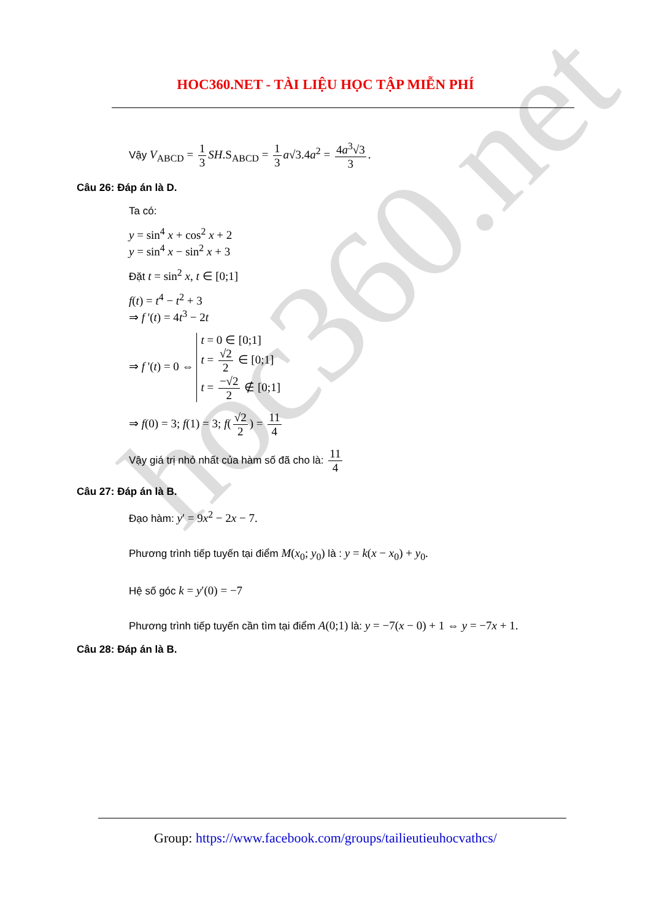hoc360.net
HOC360.NET - TÀI LIỆU HỌC TẬP MIỄN PHÍ
Vậy V<sub>ABCD</sub> = 1 3 SH.S<sub>ABCD</sub> = 1 3 a√3.4a<sup>2</sup> = 4a<sup>3</sup>√3 3.
Câu 26: Đáp án là D.
Ta có:
y = sin<sup>4</sup> x + cos<sup>2</sup> x + 2
y = sin<sup>4</sup> x − sin<sup>2</sup> x + 3
Đặt t = sin<sup>2</sup> x, t ∈ [0;1]
f(t) = t<sup>4</sup> − t<sup>2</sup> + 3
⇒ f '(t) = 4t<sup>3</sup> − 2t
⇒ f '(t) = 0 ⇔
t = 0 ∈ [0;1]
t = √2 2 ∈ [0;1]
t = −√2 2 ∉ [0;1]
⇒ f(0) = 3; f(1) = 3; f(√2 2) = 11 4
Vậy giá trị nhỏ nhất của hàm số đã cho là: 11 4
Câu 27: Đáp án là B.
Đạo hàm: y′ = 9x<sup>2</sup> − 2x − 7.
Phương trình tiếp tuyến tại điểm M(x<sub>0</sub>; y<sub>0</sub>) là : y = k(x − x<sub>0</sub>) + y<sub>0</sub>.
Hệ số góc k = y′(0) = −7
Phương trình tiếp tuyến cần tìm tại điểm A(0;1) là: y = −7(x − 0) + 1 ⇔ y = −7x + 1.
Câu 28: Đáp án là B.
Group: https://www.facebook.com/groups/tailieutieuhocvathcs/